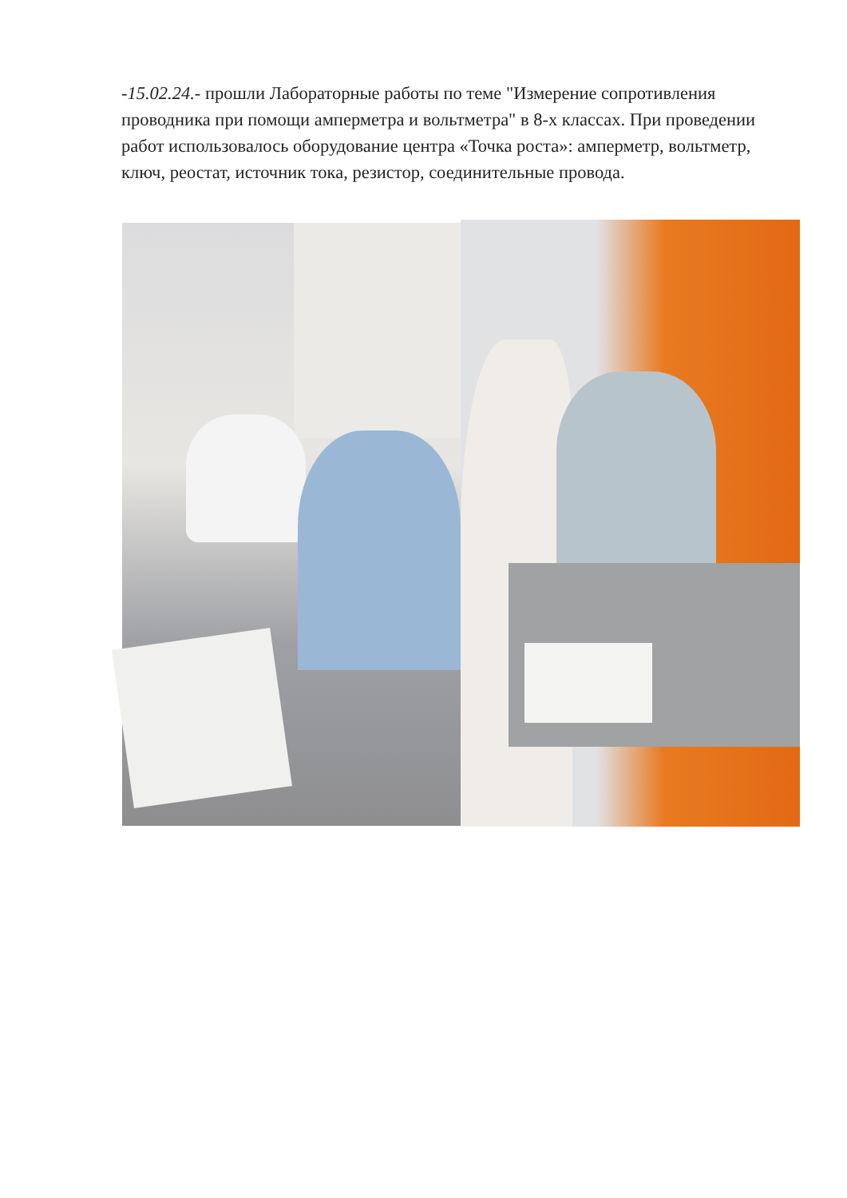-15.02.24.- прошли Лабораторные работы по теме "Измерение сопротивления проводника при помощи амперметра и вольтметра" в 8-х классах. При проведении работ использовалось оборудование центра «Точка роста»: амперметр, вольтметр, ключ, реостат, источник тока, резистор, соединительные провода.